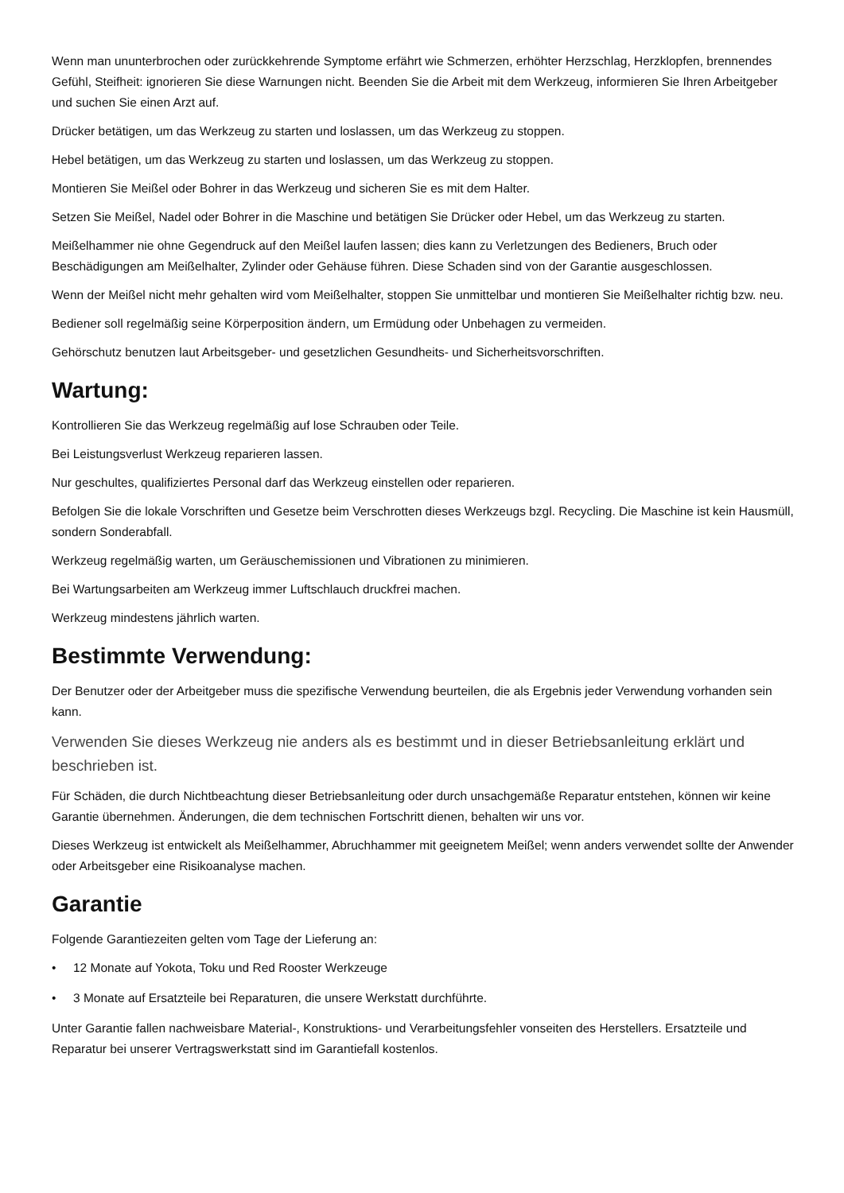Wenn man ununterbrochen oder zurückkehrende Symptome erfährt wie Schmerzen, erhöhter Herzschlag, Herzklopfen, brennendes Gefühl, Steifheit: ignorieren Sie diese Warnungen nicht. Beenden Sie die Arbeit mit dem Werkzeug, informieren Sie Ihren Arbeitgeber und suchen Sie einen Arzt auf.
Drücker betätigen, um das Werkzeug zu starten und loslassen, um das Werkzeug zu stoppen.
Hebel betätigen, um das Werkzeug zu starten und loslassen, um das Werkzeug zu stoppen.
Montieren Sie Meißel oder Bohrer in das Werkzeug und sicheren Sie es mit dem Halter.
Setzen Sie Meißel, Nadel oder Bohrer in die Maschine und betätigen Sie Drücker oder Hebel, um das Werkzeug zu starten.
Meißelhammer nie ohne Gegendruck auf den Meißel laufen lassen; dies kann zu Verletzungen des Bedieners, Bruch oder Beschädigungen am Meißelhalter, Zylinder oder Gehäuse führen. Diese Schaden sind von der Garantie ausgeschlossen.
Wenn der Meißel nicht mehr gehalten wird vom Meißelhalter, stoppen Sie unmittelbar und montieren Sie Meißelhalter richtig bzw. neu.
Bediener soll regelmäßig seine Körperposition ändern, um Ermüdung oder Unbehagen zu vermeiden.
Gehörschutz benutzen laut Arbeitsgeber- und gesetzlichen Gesundheits- und Sicherheitsvorschriften.
Wartung:
Kontrollieren Sie das Werkzeug regelmäßig auf lose Schrauben oder Teile.
Bei Leistungsverlust Werkzeug reparieren lassen.
Nur geschultes, qualifiziertes Personal darf das Werkzeug einstellen oder reparieren.
Befolgen Sie die lokale Vorschriften und Gesetze beim Verschrotten dieses Werkzeugs bzgl. Recycling. Die Maschine ist kein Hausmüll, sondern Sonderabfall.
Werkzeug regelmäßig warten, um Geräuschemissionen und Vibrationen zu minimieren.
Bei Wartungsarbeiten am Werkzeug immer Luftschlauch druckfrei machen.
Werkzeug mindestens jährlich warten.
Bestimmte Verwendung:
Der Benutzer oder der Arbeitgeber muss die spezifische Verwendung beurteilen, die als Ergebnis jeder Verwendung vorhanden sein kann.
Verwenden Sie dieses Werkzeug nie anders als es bestimmt und in dieser Betriebsanleitung erklärt und beschrieben ist.
Für Schäden, die durch Nichtbeachtung dieser Betriebsanleitung oder durch unsachgemäße Reparatur entstehen, können wir keine Garantie übernehmen. Änderungen, die dem technischen Fortschritt dienen, behalten wir uns vor.
Dieses Werkzeug ist entwickelt als Meißelhammer, Abruchhammer mit geeignetem Meißel; wenn anders verwendet sollte der Anwender oder Arbeitsgeber eine Risikoanalyse machen.
Garantie
Folgende Garantiezeiten gelten vom Tage der Lieferung an:
• 12 Monate auf Yokota, Toku und Red Rooster Werkzeuge
• 3 Monate auf Ersatzteile bei Reparaturen, die unsere Werkstatt durchführte.
Unter Garantie fallen nachweisbare Material-, Konstruktions- und Verarbeitungsfehler vonseiten des Herstellers. Ersatzteile und Reparatur bei unserer Vertragswerkstatt sind im Garantiefall kostenlos.